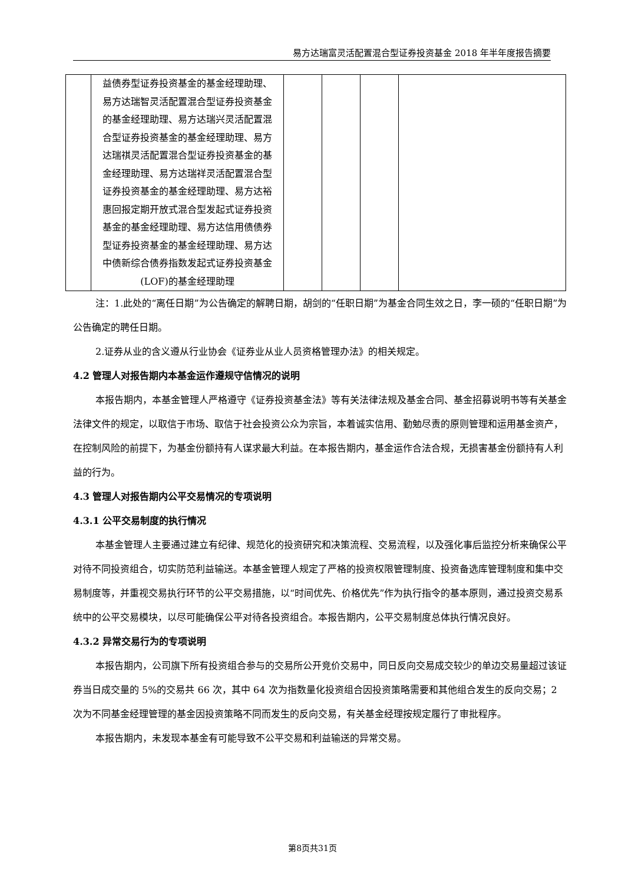易方达瑞富灵活配置混合型证券投资基金 2018 年半年度报告摘要
| | 益债券型证券投资基金的基金经理助理、易方达瑞智灵活配置混合型证券投资基金的基金经理助理、易方达瑞兴灵活配置混合型证券投资基金的基金经理助理、易方达瑞祺灵活配置混合型证券投资基金的基金经理助理、易方达瑞祥灵活配置混合型证券投资基金的基金经理助理、易方达裕惠回报定期开放式混合型发起式证券投资基金的基金经理助理、易方达信用债债券型证券投资基金的基金经理助理、易方达中债新综合债券指数发起式证券投资基金(LOF)的基金经理助理 | | | | |
注：1.此处的“离任日期”为公告确定的解聘日期，胡剑的“任职日期”为基金合同生效之日，李一硕的“任职日期”为公告确定的聘任日期。
2.证券从业的含义遵从行业协会《证券业从业人员资格管理办法》的相关规定。
4.2 管理人对报告期内本基金运作遵规守信情况的说明
本报告期内，本基金管理人严格遵守《证券投资基金法》等有关法律法规及基金合同、基金招募说明书等有关基金法律文件的规定，以取信于市场、取信于社会投资公众为宗旨，本着诚实信用、勤勉尽责的原则管理和运用基金资产，在控制风险的前提下，为基金份额持有人谋求最大利益。在本报告期内，基金运作合法合规，无损害基金份额持有人利益的行为。
4.3 管理人对报告期内公平交易情况的专项说明
4.3.1 公平交易制度的执行情况
本基金管理人主要通过建立有纪律、规范化的投资研究和决策流程、交易流程，以及强化事后监控分析来确保公平对待不同投资组合，切实防范利益输送。本基金管理人规定了严格的投资权限管理制度、投资备选库管理制度和集中交易制度等，并重视交易执行环节的公平交易措施，以“时间优先、价格优先”作为执行指令的基本原则，通过投资交易系统中的公平交易模块，以尽可能确保公平对待各投资组合。本报告期内，公平交易制度总体执行情况良好。
4.3.2 异常交易行为的专项说明
本报告期内，公司旗下所有投资组合参与的交易所公开竞价交易中，同日反向交易成交较少的单边交易量超过该证券当日成交量的 5%的交易共 66 次，其中 64 次为指数量化投资组合因投资策略需要和其他组合发生的反向交易；2 次为不同基金经理管理的基金因投资策略不同而发生的反向交易，有关基金经理按规定履行了审批程序。
本报告期内，未发现本基金有可能导致不公平交易和利益输送的异常交易。
第8页共31页